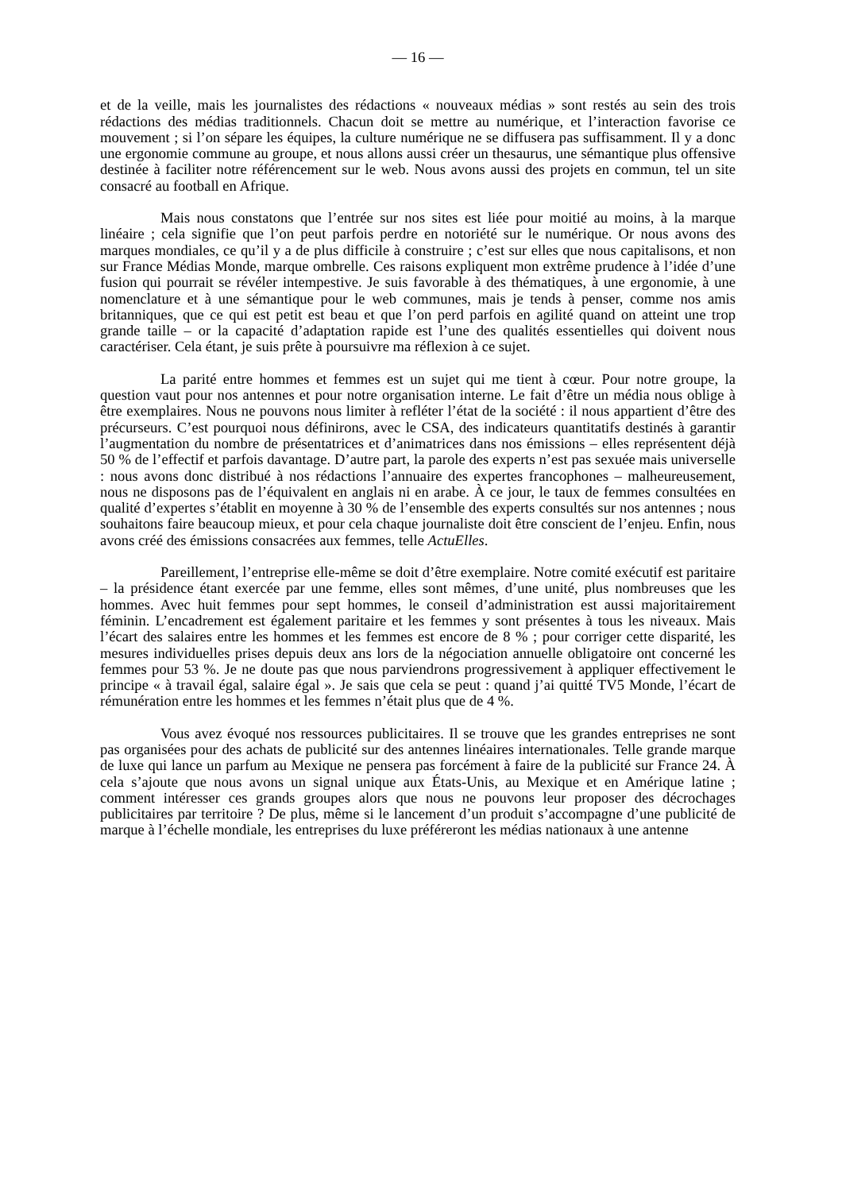— 16 —
et de la veille, mais les journalistes des rédactions « nouveaux médias » sont restés au sein des trois rédactions des médias traditionnels. Chacun doit se mettre au numérique, et l’interaction favorise ce mouvement ; si l’on sépare les équipes, la culture numérique ne se diffusera pas suffisamment. Il y a donc une ergonomie commune au groupe, et nous allons aussi créer un thesaurus, une sémantique plus offensive destinée à faciliter notre référencement sur le web. Nous avons aussi des projets en commun, tel un site consacré au football en Afrique.
Mais nous constatons que l’entrée sur nos sites est liée pour moitié au moins, à la marque linéaire ; cela signifie que l’on peut parfois perdre en notoriété sur le numérique. Or nous avons des marques mondiales, ce qu’il y a de plus difficile à construire ; c’est sur elles que nous capitalisons, et non sur France Médias Monde, marque ombrelle. Ces raisons expliquent mon extrême prudence à l’idée d’une fusion qui pourrait se révéler intempestive. Je suis favorable à des thématiques, à une ergonomie, à une nomenclature et à une sémantique pour le web communes, mais je tends à penser, comme nos amis britanniques, que ce qui est petit est beau et que l’on perd parfois en agilité quand on atteint une trop grande taille – or la capacité d’adaptation rapide est l’une des qualités essentielles qui doivent nous caractériser. Cela étant, je suis prête à poursuivre ma réflexion à ce sujet.
La parité entre hommes et femmes est un sujet qui me tient à cœur. Pour notre groupe, la question vaut pour nos antennes et pour notre organisation interne. Le fait d’être un média nous oblige à être exemplaires. Nous ne pouvons nous limiter à refléter l’état de la société : il nous appartient d’être des précurseurs. C’est pourquoi nous définirons, avec le CSA, des indicateurs quantitatifs destinés à garantir l’augmentation du nombre de présentatrices et d’animatrices dans nos émissions – elles représentent déjà 50 % de l’effectif et parfois davantage. D’autre part, la parole des experts n’est pas sexuée mais universelle : nous avons donc distribué à nos rédactions l’annuaire des expertes francophones – malheureusement, nous ne disposons pas de l’équivalent en anglais ni en arabe. À ce jour, le taux de femmes consultées en qualité d’expertes s’établit en moyenne à 30 % de l’ensemble des experts consultés sur nos antennes ; nous souhaitons faire beaucoup mieux, et pour cela chaque journaliste doit être conscient de l’enjeu. Enfin, nous avons créé des émissions consacrées aux femmes, telle ActuElles.
Pareillement, l’entreprise elle-même se doit d’être exemplaire. Notre comité exécutif est paritaire – la présidence étant exercée par une femme, elles sont mêmes, d’une unité, plus nombreuses que les hommes. Avec huit femmes pour sept hommes, le conseil d’administration est aussi majoritairement féminin. L’encadrement est également paritaire et les femmes y sont présentes à tous les niveaux. Mais l’écart des salaires entre les hommes et les femmes est encore de 8 % ; pour corriger cette disparité, les mesures individuelles prises depuis deux ans lors de la négociation annuelle obligatoire ont concerné les femmes pour 53 %. Je ne doute pas que nous parviendrons progressivement à appliquer effectivement le principe « à travail égal, salaire égal ». Je sais que cela se peut : quand j’ai quitté TV5 Monde, l’écart de rémunération entre les hommes et les femmes n’était plus que de 4 %.
Vous avez évoqué nos ressources publicitaires. Il se trouve que les grandes entreprises ne sont pas organisées pour des achats de publicité sur des antennes linéaires internationales. Telle grande marque de luxe qui lance un parfum au Mexique ne pensera pas forcément à faire de la publicité sur France 24. À cela s’ajoute que nous avons un signal unique aux États-Unis, au Mexique et en Amérique latine ; comment intéresser ces grands groupes alors que nous ne pouvons leur proposer des décrochages publicitaires par territoire ? De plus, même si le lancement d’un produit s’accompagne d’une publicité de marque à l’échelle mondiale, les entreprises du luxe préféreront les médias nationaux à une antenne